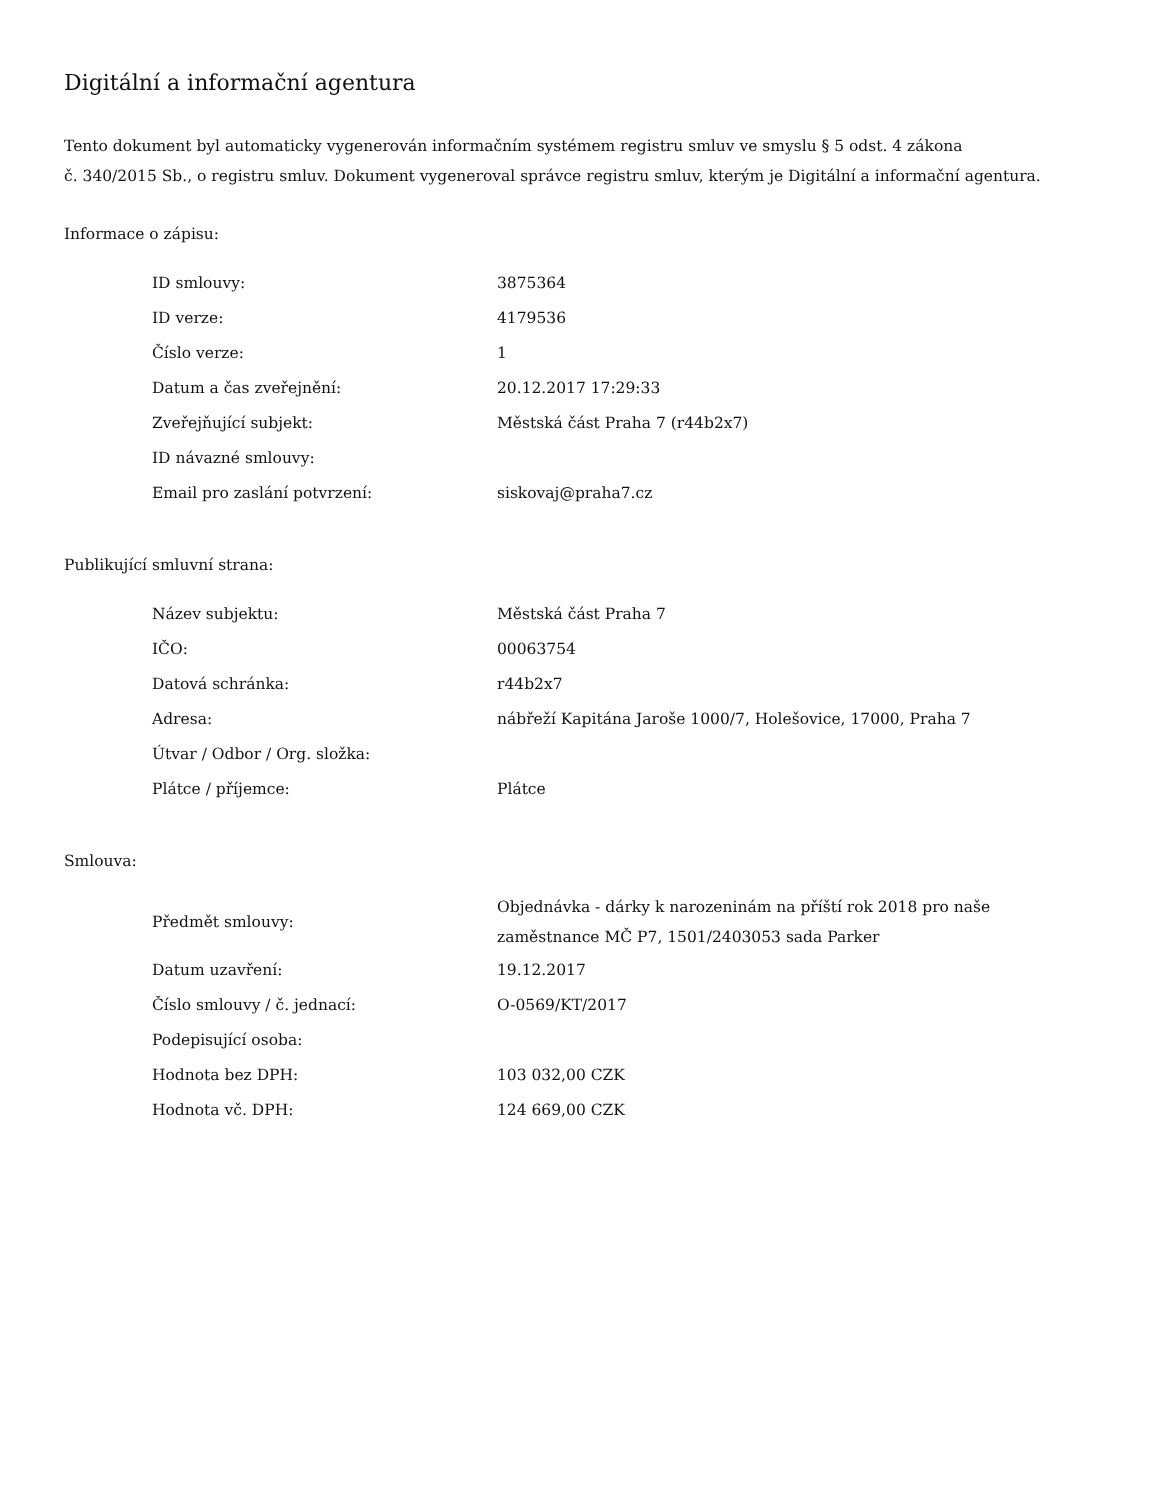Digitální a informační agentura
Tento dokument byl automaticky vygenerován informačním systémem registru smluv ve smyslu § 5 odst. 4 zákona
č. 340/2015 Sb., o registru smluv. Dokument vygeneroval správce registru smluv, kterým je Digitální a informační agentura.
Informace o zápisu:
| ID smlouvy: | 3875364 |
| ID verze: | 4179536 |
| Číslo verze: | 1 |
| Datum a čas zveřejnění: | 20.12.2017 17:29:33 |
| Zveřejňující subjekt: | Městská část Praha 7 (r44b2x7) |
| ID návazné smlouvy: | |
| Email pro zaslání potvrzení: | siskovaj@praha7.cz |
Publikující smluvní strana:
| Název subjektu: | Městská část Praha 7 |
| IČO: | 00063754 |
| Datová schránka: | r44b2x7 |
| Adresa: | nábřeží Kapitána Jaroše 1000/7, Holešovice, 17000, Praha 7 |
| Útvar / Odbor / Org. složka: | |
| Plátce / příjemce: | Plátce |
Smlouva:
| Předmět smlouvy: | Objednávka - dárky k narozeninám na příští rok 2018 pro naše zaměstnance MČ P7, 1501/2403053 sada Parker |
| Datum uzavření: | 19.12.2017 |
| Číslo smlouvy / č. jednací: | O-0569/KT/2017 |
| Podepisující osoba: | |
| Hodnota bez DPH: | 103 032,00 CZK |
| Hodnota vč. DPH: | 124 669,00 CZK |